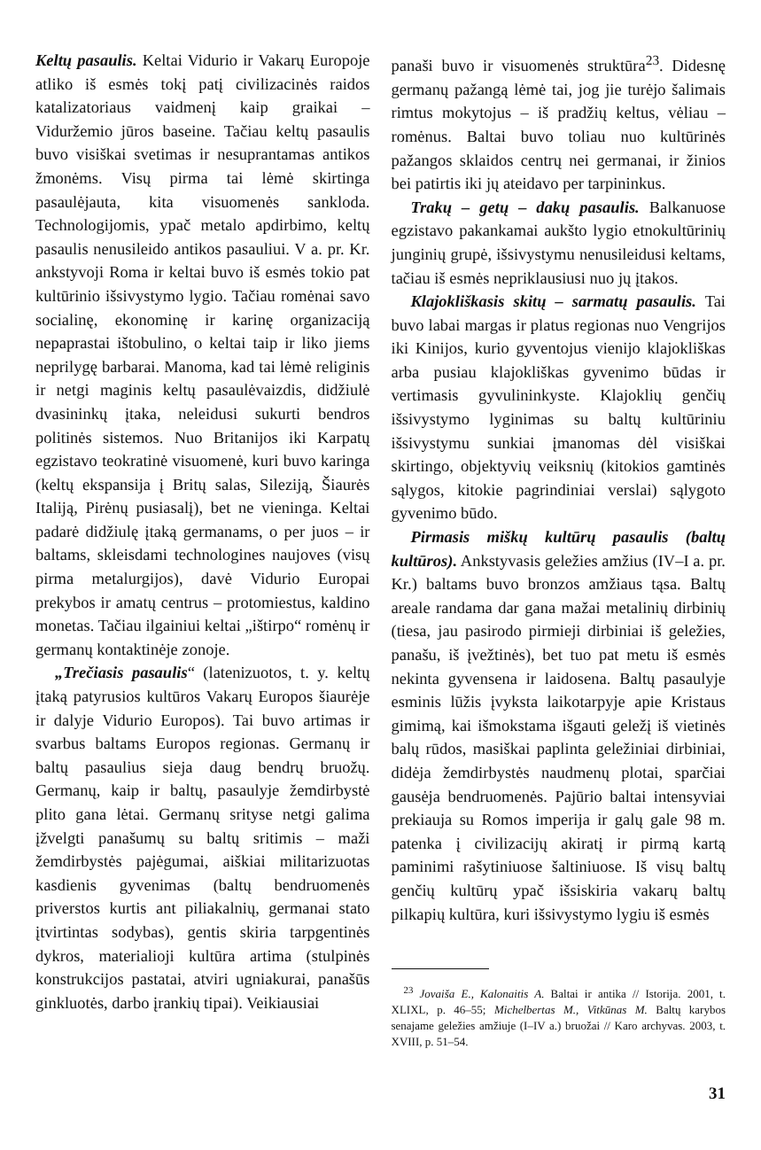Keltų pasaulis. Keltai Vidurio ir Vakarų Europoje atliko iš esmės tokį patį civilizacinės raidos katalizatoriaus vaidmenį kaip graikai – Viduržemio jūros baseine. Tačiau keltų pasaulis buvo visiškai svetimas ir nesuprantamas antikos žmonėms. Visų pirma tai lėmė skirtinga pasaulėjauta, kita visuomenės sankloda. Technologijomis, ypač metalo apdirbimo, keltų pasaulis nenusileido antikos pasauliui. V a. pr. Kr. ankstyvoji Roma ir keltai buvo iš esmės tokio pat kultūrinio išsivystymo lygio. Tačiau romėnai savo socialinę, ekonominę ir karinę organizaciją nepaprastai ištobulino, o keltai taip ir liko jiems neprilygę barbarai. Manoma, kad tai lėmė religinis ir netgi maginis keltų pasaulėvaizdis, didžiulė dvasininkų įtaka, neleidusi sukurti bendros politinės sistemos. Nuo Britanijos iki Karpatų egzistavo teokratinė visuomenė, kuri buvo karinga (keltų ekspansija į Britų salas, Sileziją, Šiaurės Italiją, Pirėnų pusiasalį), bet ne vieninga. Keltai padarė didžiulę įtaką germanams, o per juos – ir baltams, skleisdami technologines naujoves (visų pirma metalurgijos), davė Vidurio Europai prekybos ir amatų centrus – protomiestus, kaldino monetas. Tačiau ilgainiui keltai „ištirpo“ romėnų ir germanų kontaktinėje zonoje.
„Trečiasis pasaulis“ (latenizuotos, t. y. keltų įtaką patyrusios kultūros Vakarų Europos šiaurėje ir dalyje Vidurio Europos). Tai buvo artimas ir svarbus baltams Europos regionas. Germanų ir baltų pasaulius sieja daug bendrų bruožų. Germanų, kaip ir baltų, pasaulyje žemdirbystė plito gana lėtai. Germanų srityse netgi galima įžvelgti panašumų su baltų sritimis – maži žemdirbystės pajėgumai, aiškiai militarizuotas kasdienis gyvenimas (baltų bendruomenės priverstos kurtis ant piliakalnių, germanai stato įtvirtintas sodybas), gentis skiria tarpgentinės dykros, materialioji kultūra artima (stulpinės konstrukcijos pastatai, atviri ugniakurai, panašūs ginkluotės, darbo įrankių tipai). Veikiausiai
panaši buvo ir visuomenės struktūra<sup>23</sup>. Didesnę germanų pažangą lėmė tai, jog jie turėjo šalimais rimtus mokytojus – iš pradžių keltus, vėliau – romėnus. Baltai buvo toliau nuo kultūrinės pažangos sklaidos centrų nei germanai, ir žinios bei patirtis iki jų ateidavo per tarpininkus.
Trakų – getų – dakų pasaulis. Balkanuose egzistavo pakankamai aukšto lygio etnokultūrinių junginių grupė, išsivystymu nenusileidusi keltams, tačiau iš esmės nepriklausiusi nuo jų įtakos.
Klajokliškasis skitų – sarmatų pasaulis. Tai buvo labai margas ir platus regionas nuo Vengrijos iki Kinijos, kurio gyventojus vienijo klajokliškas arba pusiau klajokliškas gyvenimo būdas ir vertimasis gyvulininkyste. Klajoklių genčių išsivystymo lyginimas su baltų kultūriniu išsivystymu sunkiai įmanomas dėl visiškai skirtingo, objektyvių veiksnių (kitokios gamtinės sąlygos, kitokie pagrindiniai verslai) sąlygoto gyvenimo būdo.
Pirmasis miškų kultūrų pasaulis (baltų kultūros). Ankstyvasis geležies amžius (IV–I a. pr. Kr.) baltams buvo bronzos amžiaus tąsa. Baltų areale randama dar gana mažai metalinių dirbinių (tiesa, jau pasirodo pirmieji dirbiniai iš geležies, panašu, iš įvežtinės), bet tuo pat metu iš esmės nekinta gyvensena ir laidosena. Baltų pasaulyje esminis lūžis įvyksta laikotarpyje apie Kristaus gimimą, kai išmokstama išgauti geležį iš vietinės balų rūdos, masiškai paplinta geležiniai dirbiniai, didėja žemdirbystės naudmenų plotai, sparčiai gausėja bendruomenės. Pajūrio baltai intensyviai prekiauja su Romos imperija ir galų gale 98 m. patenka į civilizacijų akiratį ir pirmą kartą paminimi rašytiniuose šaltiniuose. Iš visų baltų genčių kultūrų ypač išsiskiria vakarų baltų pilkapių kultūra, kuri išsivystymo lygiu iš esmės
<sup>23</sup> Jovaiša E., Kalonaitis A. Baltai ir antika // Istorija. 2001, t. XLIXL, p. 46–55; Michelbertas M., Vitkūnas M. Baltų karybos senajame geležies amžiuje (I–IV a.) bruožai // Karo archyvas. 2003, t. XVIII, p. 51–54.
31